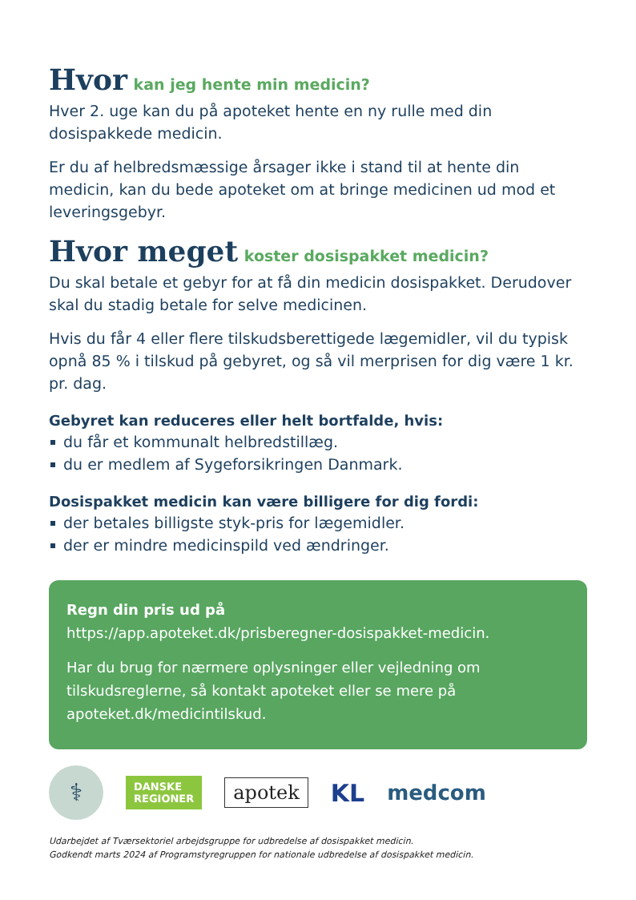Hvor kan jeg hente min medicin?
Hver 2. uge kan du på apoteket hente en ny rulle med din dosispakkede medicin.
Er du af helbredsmæssige årsager ikke i stand til at hente din medicin, kan du bede apoteket om at bringe medicinen ud mod et leveringsgebyr.
Hvor meget koster dosispakket medicin?
Du skal betale et gebyr for at få din medicin dosispakket. Derudover skal du stadig betale for selve medicinen.
Hvis du får 4 eller flere tilskudsberettigede lægemidler, vil du typisk opnå 85 % i tilskud på gebyret, og så vil merprisen for dig være 1 kr. pr. dag.
Gebyret kan reduceres eller helt bortfalde, hvis:
du får et kommunalt helbredstillæg.
du er medlem af Sygeforsikringen Danmark.
Dosispakket medicin kan være billigere for dig fordi:
der betales billigste styk-pris for lægemidler.
der er mindre medicinspild ved ændringer.
Regn din pris ud på
https://app.apoteket.dk/prisberegner-dosispakket-medicin.
Har du brug for nærmere oplysninger eller vejledning om tilskudsreglerne, så kontakt apoteket eller se mere på apoteket.dk/medicintilskud.
⚕
DANSKE
REGIONER
apotek
KL
medcom
Udarbejdet af Tværsektoriel arbejdsgruppe for udbredelse af dosispakket medicin.
Godkendt marts 2024 af Programstyregruppen for nationale udbredelse af dosispakket medicin.